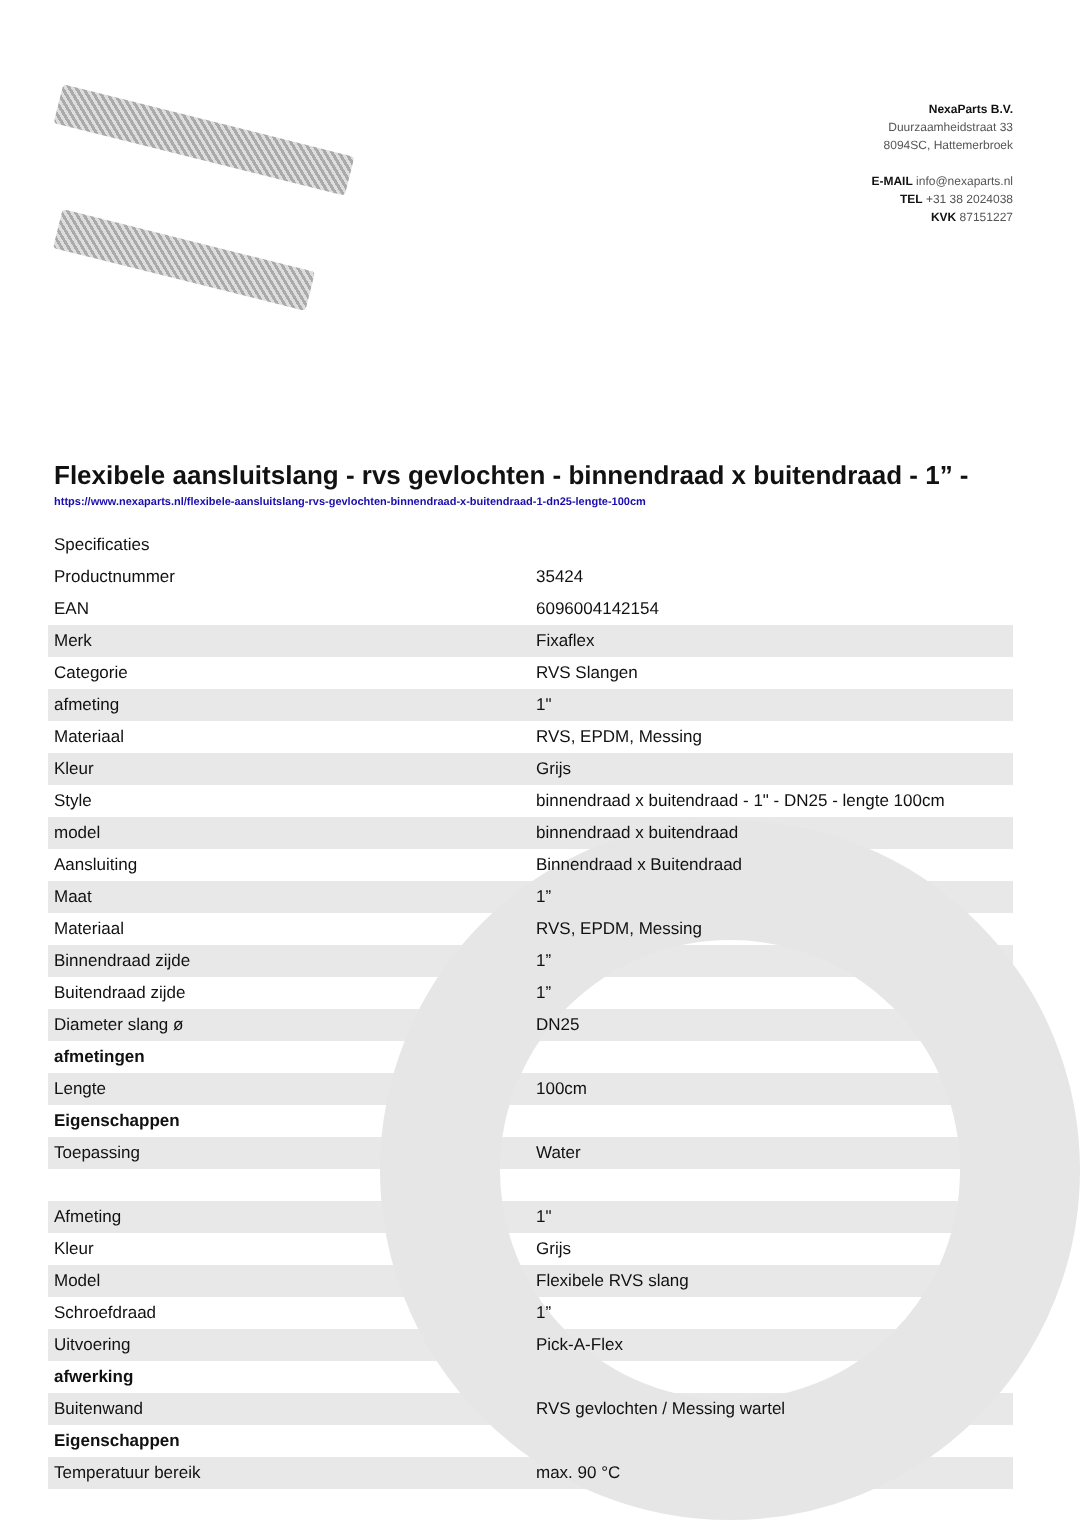NexaParts B.V.
Duurzaamheidstraat 33
8094SC, Hattemerbroek
E-MAIL info@nexaparts.nl
TEL +31 38 2024038
KVK 87151227
Flexibele aansluitslang - rvs gevlochten - binnendraad x buitendraad - 1” -
https://www.nexaparts.nl/flexibele-aansluitslang-rvs-gevlochten-binnendraad-x-buitendraad-1-dn25-lengte-100cm
| Specificaties | |
| Productnummer | 35424 |
| EAN | 6096004142154 |
| Merk | Fixaflex |
| Categorie | RVS Slangen |
| afmeting | 1" |
| Materiaal | RVS, EPDM, Messing |
| Kleur | Grijs |
| Style | binnendraad x buitendraad - 1" - DN25 - lengte 100cm |
| model | binnendraad x buitendraad |
| Aansluiting | Binnendraad x Buitendraad |
| Maat | 1” |
| Materiaal | RVS, EPDM, Messing |
| Binnendraad zijde | 1” |
| Buitendraad zijde | 1” |
| Diameter slang ø | DN25 |
| afmetingen | |
| Lengte | 100cm |
| Eigenschappen | |
| Toepassing | Water |
| Afmeting | 1" |
| Kleur | Grijs |
| Model | Flexibele RVS slang |
| Schroefdraad | 1” |
| Uitvoering | Pick-A-Flex |
| afwerking | |
| Buitenwand | RVS gevlochten / Messing wartel |
| Eigenschappen | |
| Temperatuur bereik | max. 90 °C |